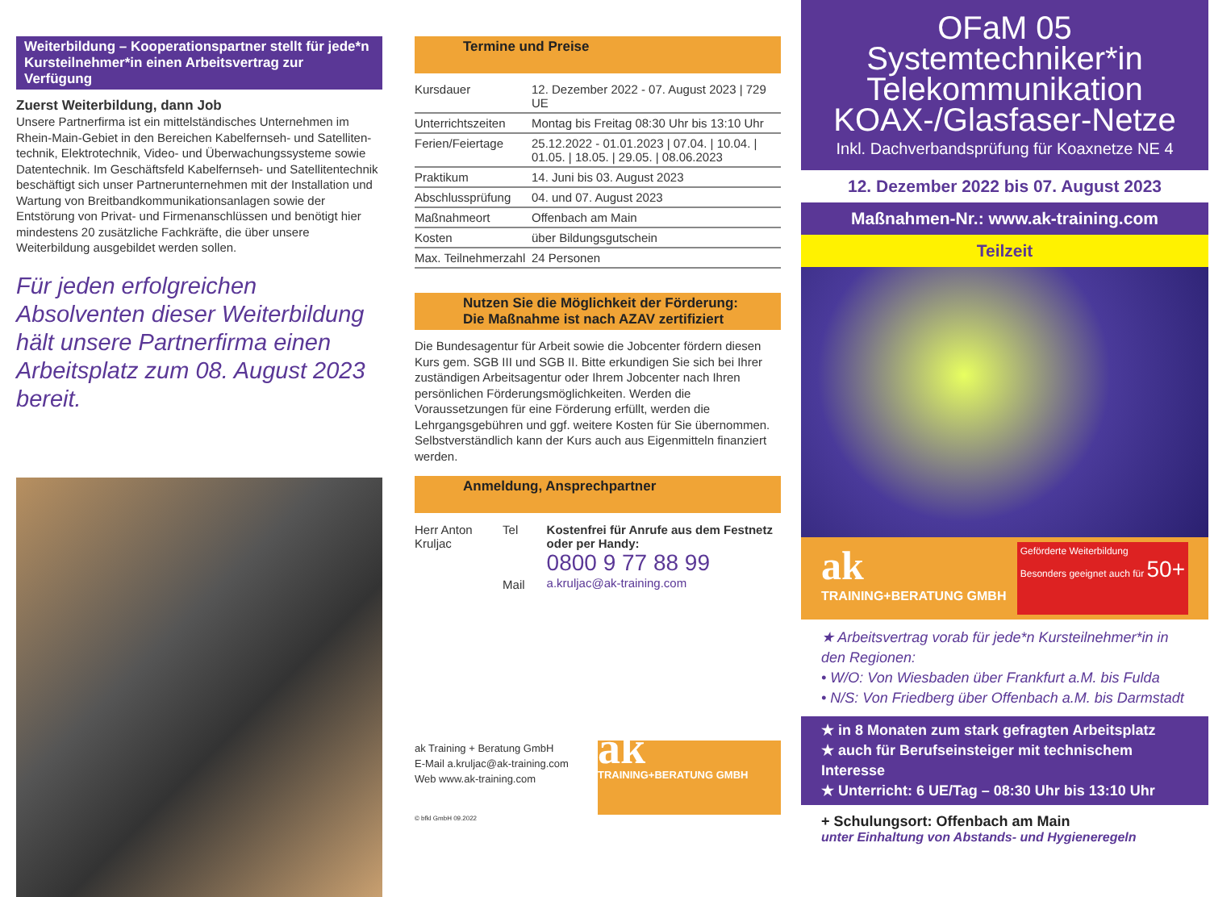Weiterbildung – Kooperationspartner stellt für jede*n Kursteilnehmer*in einen Arbeitsvertrag zur Verfügung
Zuerst Weiterbildung, dann Job
Unsere Partnerfirma ist ein mittelständisches Unternehmen im Rhein-Main-Gebiet in den Bereichen Kabelfernseh- und Satelliten­technik, Elektrotechnik, Video- und Überwachungssysteme sowie Datentechnik. Im Geschäftsfeld Kabelfernseh- und Satellitentechnik beschäftigt sich unser Partnerunternehmen mit der Installation und Wartung von Breitbandkommunikationsanlagen sowie der Entstörung von Privat- und Firmenanschlüssen und benötigt hier mindestens 20 zusätzliche Fachkräfte, die über unsere Weiterbildung ausgebildet werden sollen.
Für jeden erfolgreichen Absolventen dieser Weiterbildung hält unsere Partnerfirma einen Arbeitsplatz zum 08. August 2023 bereit.
Termine und Preise
| Kursdauer | 12. Dezember 2022 - 07. August 2023 / 729 UE |
| Unterrichtszeiten | Montag bis Freitag 08:30 Uhr bis 13:10 Uhr |
| Ferien/Feiertage | 25.12.2022 - 01.01.2023 / 07.04. / 10.04. / 01.05. / 18.05. / 29.05. / 08.06.2023 |
| Praktikum | 14. Juni bis 03. August 2023 |
| Abschlussprüfung | 04. und 07. August 2023 |
| Maßnahmeort | Offenbach am Main |
| Kosten | über Bildungsgutschein |
| Max. Teilnehmerzahl | 24 Personen |
Nutzen Sie die Möglichkeit der Förderung:
Die Maßnahme ist nach AZAV zertifiziert
Die Bundesagentur für Arbeit sowie die Jobcenter fördern diesen Kurs gem. SGB III und SGB II. Bitte erkundigen Sie sich bei Ihrer zuständi­gen Arbeitsagentur oder Ihrem Jobcenter nach Ihren persönlichen Förderungsmöglichkeiten. Werden die Voraussetzungen für eine Förderung erfüllt, werden die Lehrgangsgebühren und ggf. weitere Kosten für Sie übernommen. Selbstverständlich kann der Kurs auch aus Eigenmitteln finanziert werden.
Anmeldung, Ansprechpartner
Herr Anton Kruljac
Tel
Mail
Kostenfrei für Anrufe aus dem Festnetz oder per Handy:
0800 9 77 88 99
a.kruljac@ak-training.com
ak Training + Beratung GmbH
E-Mail a.kruljac@ak-training.com
Web www.ak-training.com
ak
TRAINING+BERATUNG GMBH
© bfkl GmbH 09.2022
OFaM 05 Systemtechniker*in Telekommunikation KOAX-/Glasfaser-Netze
Inkl. Dachverbandsprüfung für Koaxnetze NE 4
12. Dezember 2022 bis 07. August 2023
Maßnahmen-Nr.: www.ak-training.com
Teilzeit
ak
TRAINING+BERATUNG GMBH
Geförderte Weiterbildung
Besonders geeignet auch für 50+
★ Arbeitsvertrag vorab für jede*n Kursteilnehmer*in in den Regionen:
• W/O: Von Wiesbaden über Frankfurt a.M. bis Fulda
• N/S: Von Friedberg über Offenbach a.M. bis Darmstadt
★ in 8 Monaten zum stark gefragten Arbeitsplatz
★ auch für Berufseinsteiger mit technischem Interesse
★ Unterricht: 6 UE/Tag – 08:30 Uhr bis 13:10 Uhr
+ Schulungsort: Offenbach am Main
unter Einhaltung von Abstands- und Hygieneregeln